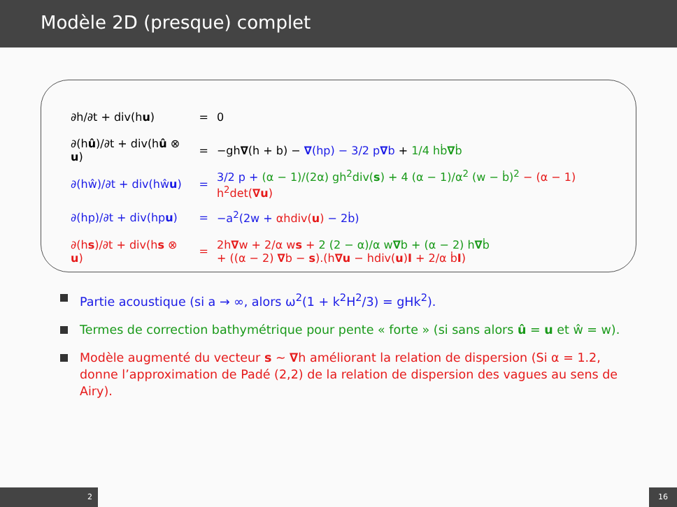Modèle 2D (presque) complet
| ∂h/∂t + div(h u ) | = | 0 |
| ∂(h û )/∂t + div(h û ⊗ u ) | = | −gh ∇ (h + b) − ∇ (hp) − 3/2 p ∇ b + 1/4 hḃ ∇ ḃ |
| ∂(hŵ)/∂t + div(hŵ u ) | = | 3/2 p + (α − 1)/(2α) gh<sup>2</sup>div( s ) + 4 (α − 1)/α<sup>2</sup> (w − ḃ)<sup>2</sup> − (α − 1) h<sup>2</sup>det( ∇u ) |
| ∂(hp)/∂t + div(hp u ) | = | −a<sup>2</sup>(2w + αhdiv( u ) − 2ḃ) |
| ∂(h s )/∂t + div(h s ⊗ u ) | = | 2h ∇ w + 2/α w s + 2 (2 − α)/α w ∇ b + (α − 2) h ∇ ḃ + ((α − 2) ∇ b − s ).(h ∇u − hdiv( u ) I + 2/α ḃ I ) |
Partie acoustique (si a → ∞, alors ω<sup>2</sup>(1 + k<sup>2</sup>H<sup>2</sup>/3) = gHk<sup>2</sup>).
Termes de correction bathymétrique pour pente « forte » (si sans alors û = u et ŵ = w).
Modèle augmenté du vecteur s ~ ∇h améliorant la relation de dispersion (Si α = 1.2, donne l’approximation de Padé (2,2) de la relation de dispersion des vagues au sens de Airy).
2 16